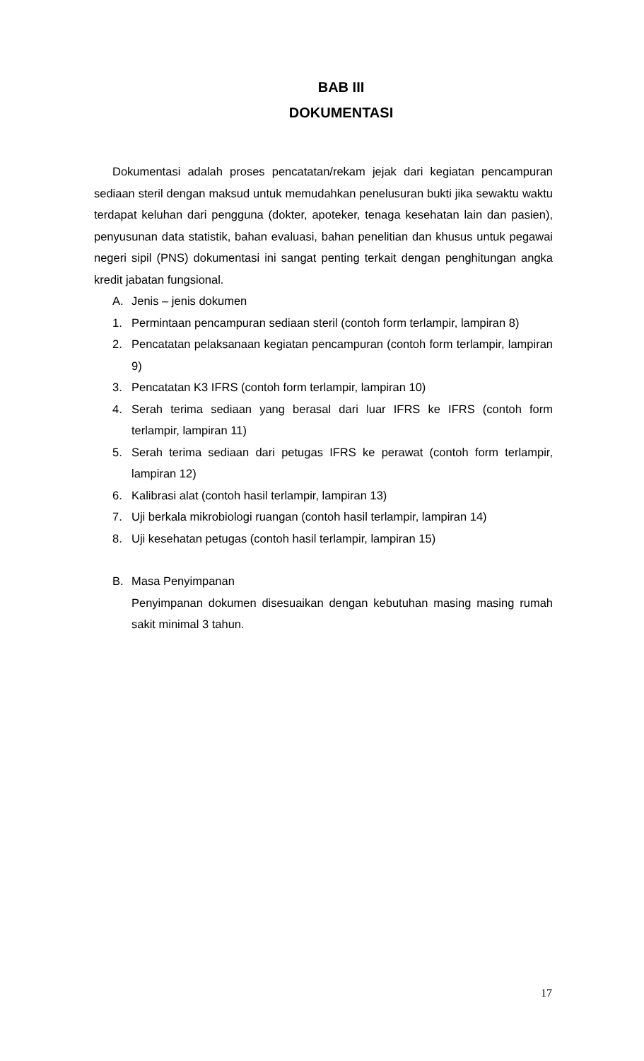BAB III
DOKUMENTASI
Dokumentasi adalah proses pencatatan/rekam jejak dari kegiatan pencampuran sediaan steril dengan maksud untuk memudahkan penelusuran bukti jika sewaktu waktu terdapat keluhan dari pengguna (dokter, apoteker, tenaga kesehatan lain dan pasien), penyusunan data statistik, bahan evaluasi, bahan penelitian dan khusus untuk pegawai negeri sipil (PNS) dokumentasi ini sangat penting terkait dengan penghitungan angka kredit jabatan fungsional.
A. Jenis – jenis dokumen
1. Permintaan pencampuran sediaan steril (contoh form terlampir, lampiran 8)
2. Pencatatan pelaksanaan kegiatan pencampuran (contoh form terlampir, lampiran 9)
3. Pencatatan K3 IFRS (contoh form terlampir, lampiran 10)
4. Serah terima sediaan yang berasal dari luar IFRS ke IFRS (contoh form terlampir, lampiran 11)
5. Serah terima sediaan dari petugas IFRS ke perawat (contoh form terlampir, lampiran 12)
6. Kalibrasi alat (contoh hasil terlampir, lampiran 13)
7. Uji berkala mikrobiologi ruangan (contoh hasil terlampir, lampiran 14)
8. Uji kesehatan petugas (contoh hasil terlampir, lampiran 15)
B. Masa Penyimpanan
Penyimpanan dokumen disesuaikan dengan kebutuhan masing masing rumah sakit minimal 3 tahun.
17